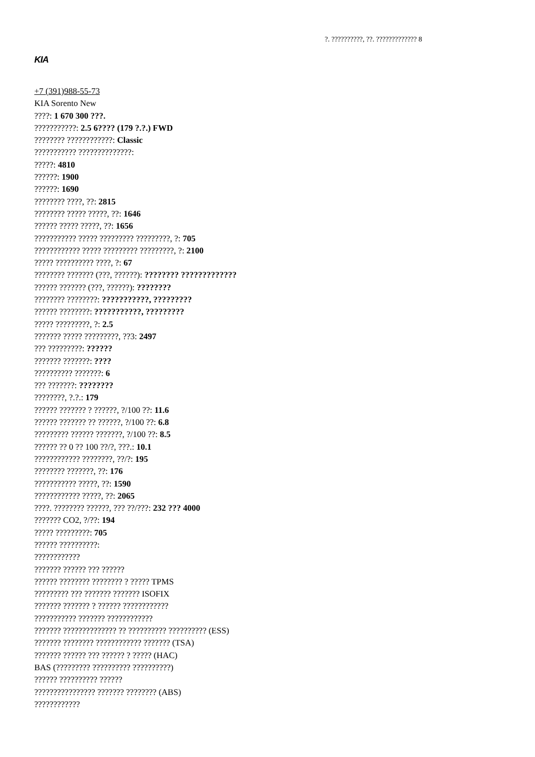?. ??????????, ??. ????????????? 8
KIA
+7 (391)988-55-73
KIA Sorento New
????: 1 670 300 ???.
???????????: 2.5 6???? (179 ?.?.) FWD
???????? ????????????: Classic
??????????? ??????????????:
?????: 4810
??????: 1900
??????: 1690
???????? ????, ??: 2815
???????? ????? ?????, ??: 1646
?????? ????? ?????, ??: 1656
??????????? ????? ????????? ?????????, ?: 705
???????????? ????? ????????? ?????????, ?: 2100
????? ?????????? ????, ?: 67
???????? ??????? (???, ??????): ???????? ?????????????
?????? ??????? (???, ??????): ????????
???????? ????????: ???????????, ?????????
?????? ????????: ???????????, ?????????
????? ?????????, ?: 2.5
??????? ????? ?????????, ??3: 2497
??? ?????????: ??????
??????? ???????: ????
?????????? ???????: 6
??? ???????: ????????
????????, ?.?.: 179
?????? ??????? ? ??????, ?/100 ??: 11.6
?????? ??????? ?? ??????, ?/100 ??: 6.8
????????? ?????? ???????, ?/100 ??: 8.5
?????? ?? 0 ?? 100 ??/?, ???.: 10.1
???????????? ????????, ??/?: 195
???????? ???????, ??: 176
??????????? ?????, ??: 1590
???????????? ?????, ??: 2065
????. ???????? ??????, ??? ??/???: 232 ??? 4000
??????? CO2, ?/??: 194
????? ?????????: 705
?????? ??????????:
????????????
??????? ?????? ??? ??????
?????? ???????? ???????? ? ????? TPMS
????????? ??? ??????? ??????? ISOFIX
??????? ??????? ? ?????? ????????????
??????????? ??????? ????????????
??????? ?????????????? ?? ?????????? ?????????? (ESS)
??????? ???????? ???????????? ??????? (TSA)
??????? ?????? ??? ?????? ? ????? (HAC)
BAS (????????? ?????????? ??????????)
?????? ?????????? ??????
???????????????? ??????? ???????? (ABS)
????????????